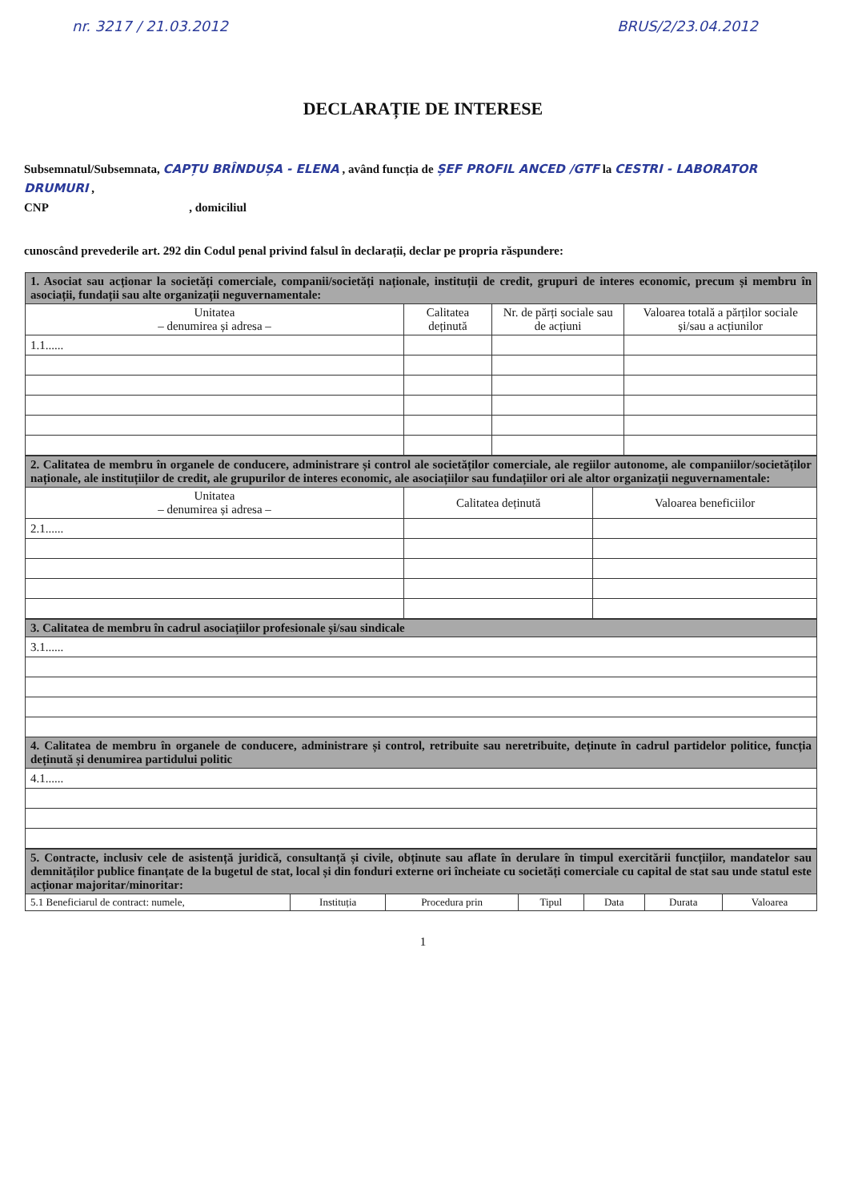nr. 3217 / 21.03.2012 BRUS/2/23.04.2012
DECLARAȚIE DE INTERESE
Subsemnatul/Subsemnata, CAPȚU BRÎNDUȘA - ELENA , având funcția de ȘEF PROFIL ANCED /GTF la CESTRI - LABORATOR DRUMURI ,
CNP , domiciliul
cunoscând prevederile art. 292 din Codul penal privind falsul în declarații, declar pe propria răspundere:
| 1. Asociat sau acționar la societăți comerciale, companii/societăți naționale, instituții de credit, grupuri de interes economic, precum și membru în asociații, fundații sau alte organizații neguvernamentale: | | | |
| Unitatea – denumirea și adresa – | Calitatea deținută | Nr. de părți sociale sau de acțiuni | Valoarea totală a părților sociale și/sau a acțiunilor |
| 1.1...... | | | |
| 2. Calitatea de membru în organele de conducere, administrare și control ale societăților comerciale, ale regiilor autonome, ale companiilor/societăților naționale, ale instituțiilor de credit, ale grupurilor de interes economic, ale asociațiilor sau fundațiilor ori ale altor organizații neguvernamentale: | | |
| Unitatea – denumirea și adresa – | Calitatea deținută | Valoarea beneficiilor |
| 2.1...... | | |
| 3. Calitatea de membru în cadrul asociațiilor profesionale și/sau sindicale |
| 3.1...... |
| 4. Calitatea de membru în organele de conducere, administrare și control, retribuite sau neretribuite, deținute în cadrul partidelor politice, funcția deținută și denumirea partidului politic |
| 4.1...... |
| 5. Contracte, inclusiv cele de asistență juridică, consultanță și civile, obținute sau aflate în derulare în timpul exercitării funcțiilor, mandatelor sau demnităților publice finanțate de la bugetul de stat, local și din fonduri externe ori încheiate cu societăți comerciale cu capital de stat sau unde statul este acționar majoritar/minoritar: | | | | | | |
| 5.1 Beneficiarul de contract: numele, | Instituția | Procedura prin | Tipul | Data | Durata | Valoarea |
1